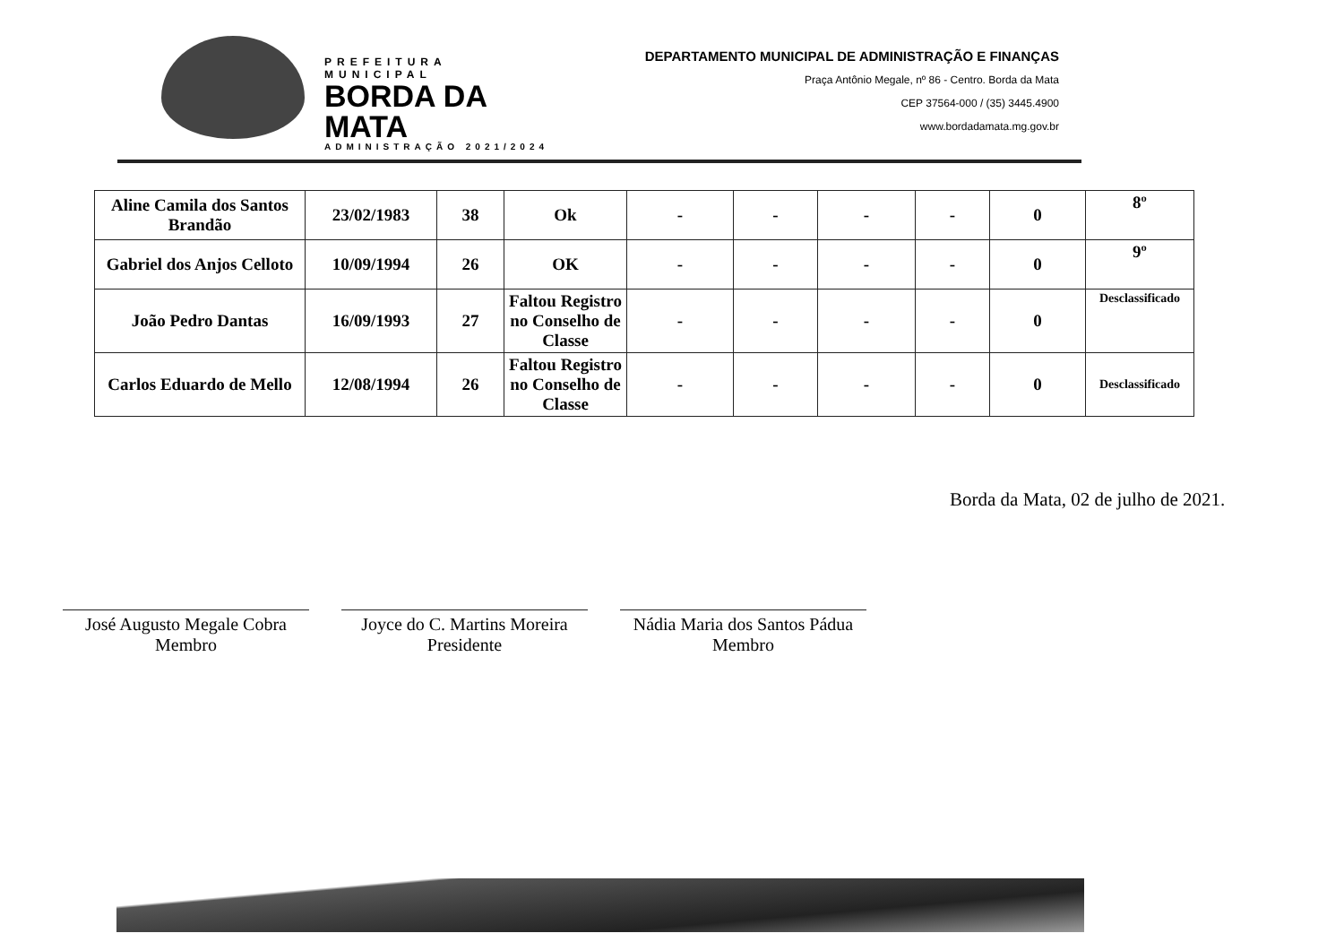PREFEITURA MUNICIPAL
BORDA DA MATA
ADMINISTRAÇÃO 2021/2024
DEPARTAMENTO MUNICIPAL DE ADMINISTRAÇÃO E FINANÇAS
Praça Antônio Megale, nº 86 - Centro. Borda da Mata
CEP 37564-000 / (35) 3445.4900
www.bordadamata.mg.gov.br
| Aline Camila dos Santos Brandão | 23/02/1983 | 38 | Ok | - | - | - | - | 0 | 8º |
| Gabriel dos Anjos Celloto | 10/09/1994 | 26 | OK | - | - | - | - | 0 | 9º |
| João Pedro Dantas | 16/09/1993 | 27 | Faltou Registro no Conselho de Classe | - | - | - | - | 0 | Desclassificado |
| Carlos Eduardo de Mello | 12/08/1994 | 26 | Faltou Registro no Conselho de Classe | - | - | - | - | 0 | Desclassificado |
Borda da Mata, 02 de julho de 2021.
José Augusto Megale Cobra
Membro
Joyce do C. Martins Moreira
Presidente
Nádia Maria dos Santos Pádua
Membro